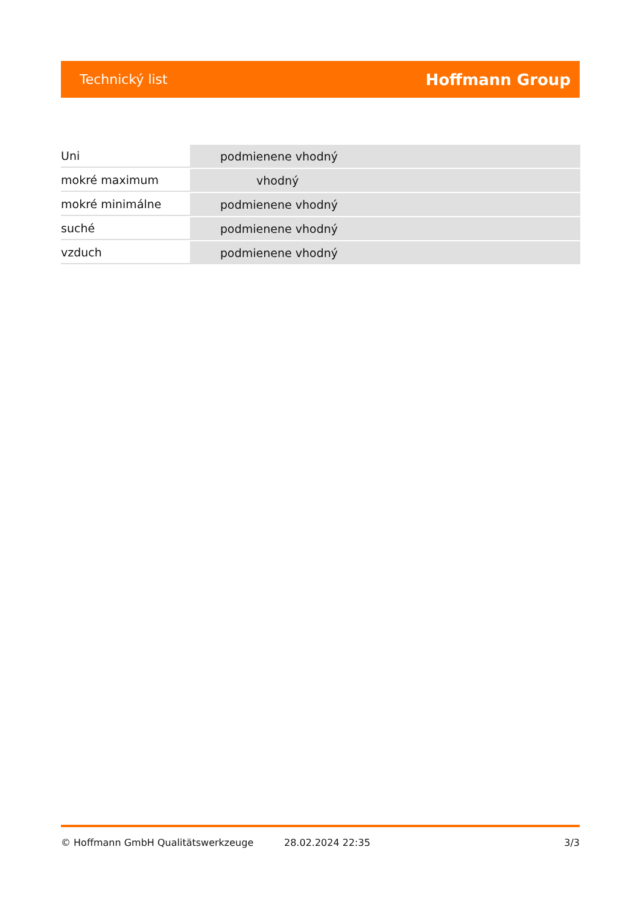Technický list Hoffmann Group
| Uni | podmienene vhodný |
| mokré maximum | vhodný |
| mokré minimálne | podmienene vhodný |
| suché | podmienene vhodný |
| vzduch | podmienene vhodný |
© Hoffmann GmbH Qualitätswerkzeuge 28.02.2024 22:35 3/3